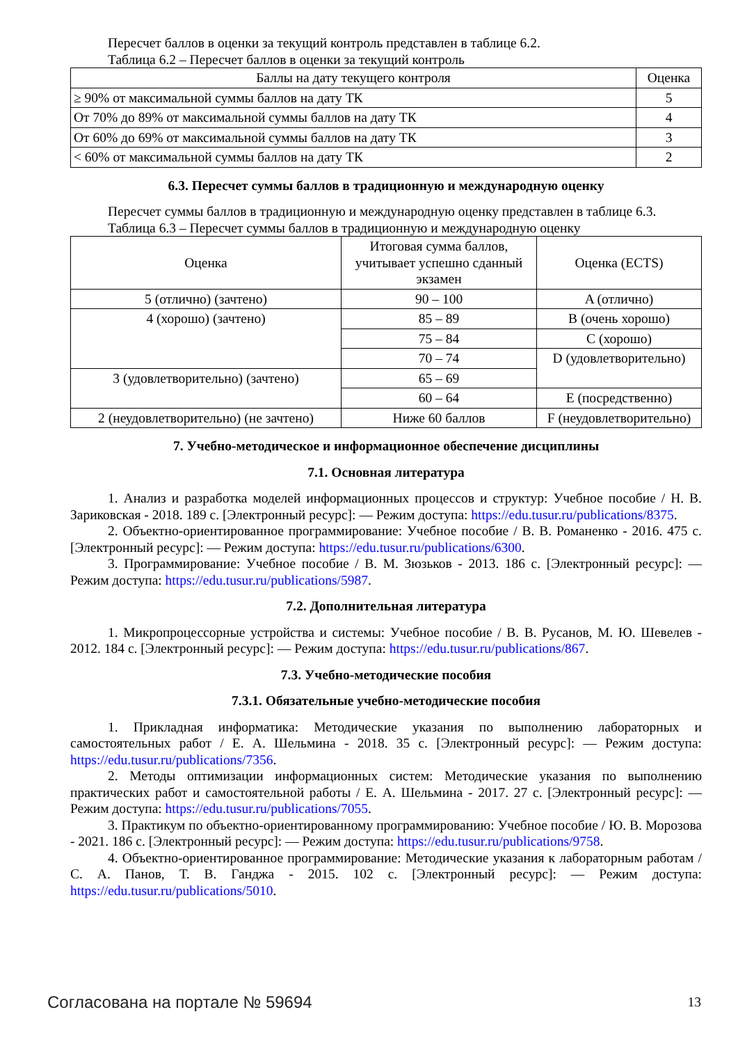Пересчет баллов в оценки за текущий контроль представлен в таблице 6.2.
Таблица 6.2 – Пересчет баллов в оценки за текущий контроль
| Баллы на дату текущего контроля | Оценка |
| --- | --- |
| ≥ 90% от максимальной суммы баллов на дату ТК | 5 |
| От 70% до 89% от максимальной суммы баллов на дату ТК | 4 |
| От 60% до 69% от максимальной суммы баллов на дату ТК | 3 |
| < 60% от максимальной суммы баллов на дату ТК | 2 |
6.3. Пересчет суммы баллов в традиционную и международную оценку
Пересчет суммы баллов в традиционную и международную оценку представлен в таблице 6.3.
Таблица 6.3 – Пересчет суммы баллов в традиционную и международную оценку
| Оценка | Итоговая сумма баллов, учитывает успешно сданный экзамен | Оценка (ECTS) |
| --- | --- | --- |
| 5 (отлично) (зачтено) | 90 – 100 | A (отлично) |
| 4 (хорошо) (зачтено) | 85 – 89 | B (очень хорошо) |
| | 75 – 84 | C (хорошо) |
| | 70 – 74 | D (удовлетворительно) |
| 3 (удовлетворительно) (зачтено) | 65 – 69 | |
| | 60 – 64 | E (посредственно) |
| 2 (неудовлетворительно) (не зачтено) | Ниже 60 баллов | F (неудовлетворительно) |
7. Учебно-методическое и информационное обеспечение дисциплины
7.1. Основная литература
1. Анализ и разработка моделей информационных процессов и структур: Учебное пособие / Н. В. Зариковская - 2018. 189 с. [Электронный ресурс]: — Режим доступа: https://edu.tusur.ru/publications/8375.
2. Объектно-ориентированное программирование: Учебное пособие / В. В. Романенко - 2016. 475 с. [Электронный ресурс]: — Режим доступа: https://edu.tusur.ru/publications/6300.
3. Программирование: Учебное пособие / В. М. Зюзьков - 2013. 186 с. [Электронный ресурс]: — Режим доступа: https://edu.tusur.ru/publications/5987.
7.2. Дополнительная литература
1. Микропроцессорные устройства и системы: Учебное пособие / В. В. Русанов, М. Ю. Шевелев - 2012. 184 с. [Электронный ресурс]: — Режим доступа: https://edu.tusur.ru/publications/867.
7.3. Учебно-методические пособия
7.3.1. Обязательные учебно-методические пособия
1. Прикладная информатика: Методические указания по выполнению лабораторных и самостоятельных работ / Е. А. Шельмина - 2018. 35 с. [Электронный ресурс]: — Режим доступа: https://edu.tusur.ru/publications/7356.
2. Методы оптимизации информационных систем: Методические указания по выполнению практических работ и самостоятельной работы / Е. А. Шельмина - 2017. 27 с. [Электронный ресурс]: — Режим доступа: https://edu.tusur.ru/publications/7055.
3. Практикум по объектно-ориентированному программированию: Учебное пособие / Ю. В. Морозова - 2021. 186 с. [Электронный ресурс]: — Режим доступа: https://edu.tusur.ru/publications/9758.
4. Объектно-ориентированное программирование: Методические указания к лабораторным работам / С. А. Панов, Т. В. Ганджа - 2015. 102 с. [Электронный ресурс]: — Режим доступа: https://edu.tusur.ru/publications/5010.
Согласована на портале № 59694 13